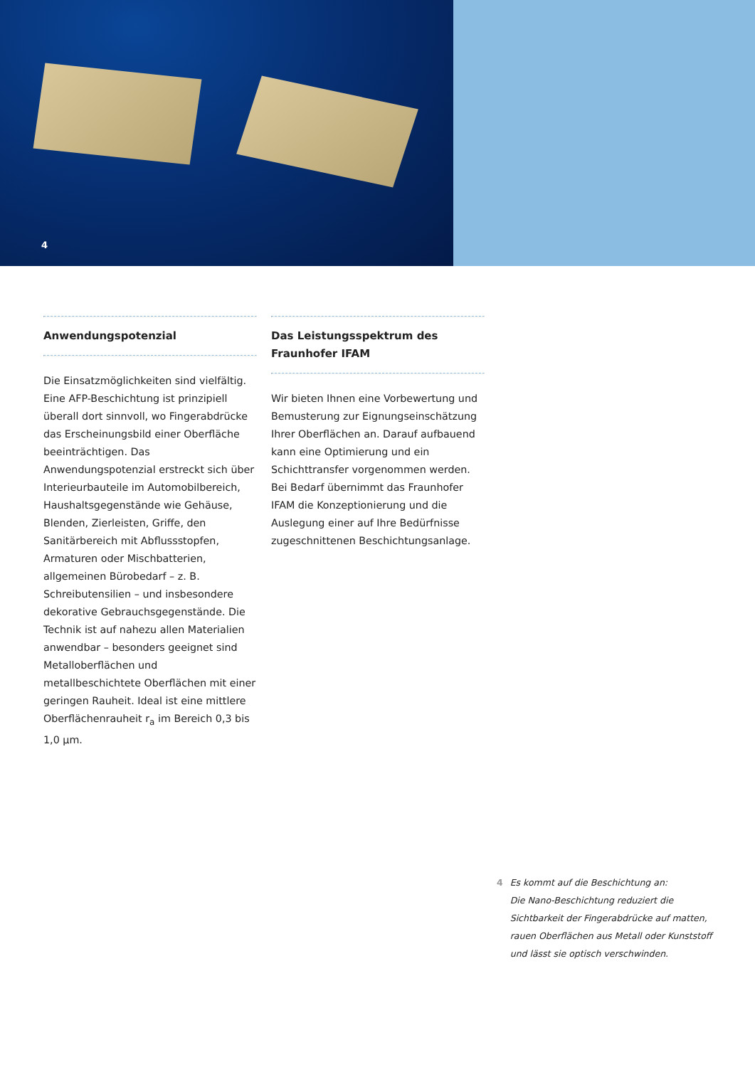4
Anwendungspotenzial
Die Einsatzmöglichkeiten sind vielfältig. Eine AFP-Beschichtung ist prinzipiell überall dort sinnvoll, wo Fingerabdrücke das Erscheinungsbild einer Oberfläche beeinträchtigen. Das Anwendungspotenzial erstreckt sich über Interieurbauteile im Automobilbereich, Haushaltsgegenstände wie Gehäuse, Blenden, Zierleisten, Griffe, den Sanitärbereich mit Abflussstopfen, Armaturen oder Mischbatterien, allgemeinen Bürobedarf – z. B. Schreibutensilien – und insbesondere dekorative Gebrauchsgegenstände. Die Technik ist auf nahezu allen Materialien anwendbar – besonders geeignet sind Metalloberflächen und metallbeschichtete Oberflächen mit einer geringen Rauheit. Ideal ist eine mittlere Oberflächenrauheit r<sub>a</sub> im Bereich 0,3 bis 1,0 µm.
Das Leistungsspektrum des Fraunhofer IFAM
Wir bieten Ihnen eine Vorbewertung und Bemusterung zur Eignungseinschätzung Ihrer Oberflächen an. Darauf aufbauend kann eine Optimierung und ein Schichttransfer vorgenommen werden. Bei Bedarf übernimmt das Fraunhofer IFAM die Konzeptionierung und die Auslegung einer auf Ihre Bedürfnisse zugeschnittenen Beschichtungsanlage.
4 Es kommt auf die Beschichtung an:
Die Nano-Beschichtung reduziert die
Sichtbarkeit der Fingerabdrücke auf matten,
rauen Oberflächen aus Metall oder Kunststoff
und lässt sie optisch verschwinden.